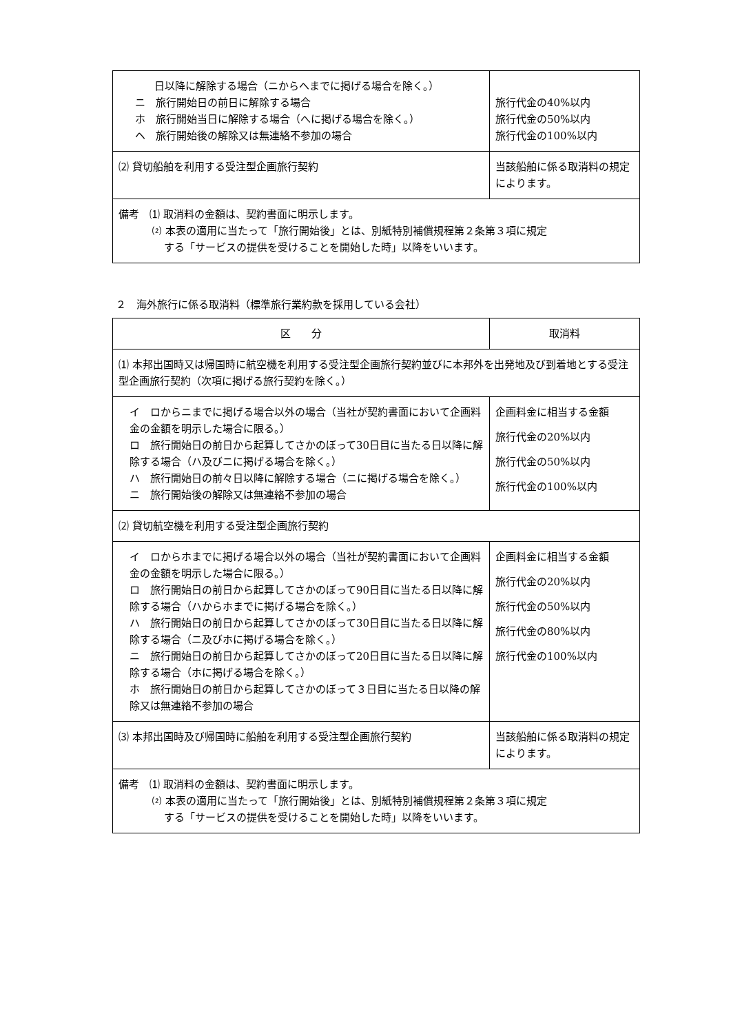| 日以降に解除する場合（ニからヘまでに掲げる場合を除く。） ニ 旅行開始日の前日に解除する場合 ホ 旅行開始当日に解除する場合（へに掲げる場合を除く。） ヘ 旅行開始後の解除又は無連絡不参加の場合 | 旅行代金の40%以内 旅行代金の50%以内 旅行代金の100%以内 |
| ⑵ 貸切船舶を利用する受注型企画旅行契約 | 当該船舶に係る取消料の規定によります。 |
| 備考 ⑴ 取消料の金額は、契約書面に明示します。 ⑵ 本表の適用に当たって「旅行開始後」とは、別紙特別補償規程第２条第３項に規定 する「サービスの提供を受けることを開始した時」以降をいいます。 | |
２　海外旅行に係る取消料（標準旅行業約款を採用している会社）
| 区 分 | 取消料 |
| --- | --- |
| ⑴ 本邦出国時又は帰国時に航空機を利用する受注型企画旅行契約並びに本邦外を出発地及び到着地とする受注型企画旅行契約（次項に掲げる旅行契約を除く。） | |
| イ ロからニまでに掲げる場合以外の場合（当社が契約書面において企画料金の金額を明示した場合に限る。） ロ 旅行開始日の前日から起算してさかのぼって30日目に当たる日以降に解除する場合（ハ及びニに掲げる場合を除く。） ハ 旅行開始日の前々日以降に解除する場合（ニに掲げる場合を除く。） ニ 旅行開始後の解除又は無連絡不参加の場合 | 企画料金に相当する金額 旅行代金の20%以内 旅行代金の50%以内 旅行代金の100%以内 |
| ⑵ 貸切航空機を利用する受注型企画旅行契約 | |
| イ ロからホまでに掲げる場合以外の場合（当社が契約書面において企画料金の金額を明示した場合に限る。） ロ 旅行開始日の前日から起算してさかのぼって90日目に当たる日以降に解除する場合（ハからホまでに掲げる場合を除く。） ハ 旅行開始日の前日から起算してさかのぼって30日目に当たる日以降に解除する場合（ニ及びホに掲げる場合を除く。） ニ 旅行開始日の前日から起算してさかのぼって20日目に当たる日以降に解除する場合（ホに掲げる場合を除く。） ホ 旅行開始日の前日から起算してさかのぼって３日目に当たる日以降の解除又は無連絡不参加の場合 | 企画料金に相当する金額 旅行代金の20%以内 旅行代金の50%以内 旅行代金の80%以内 旅行代金の100%以内 |
| ⑶ 本邦出国時及び帰国時に船舶を利用する受注型企画旅行契約 | 当該船舶に係る取消料の規定によります。 |
| 備考 ⑴ 取消料の金額は、契約書面に明示します。 ⑵ 本表の適用に当たって「旅行開始後」とは、別紙特別補償規程第２条第３項に規定 する「サービスの提供を受けることを開始した時」以降をいいます。 | |